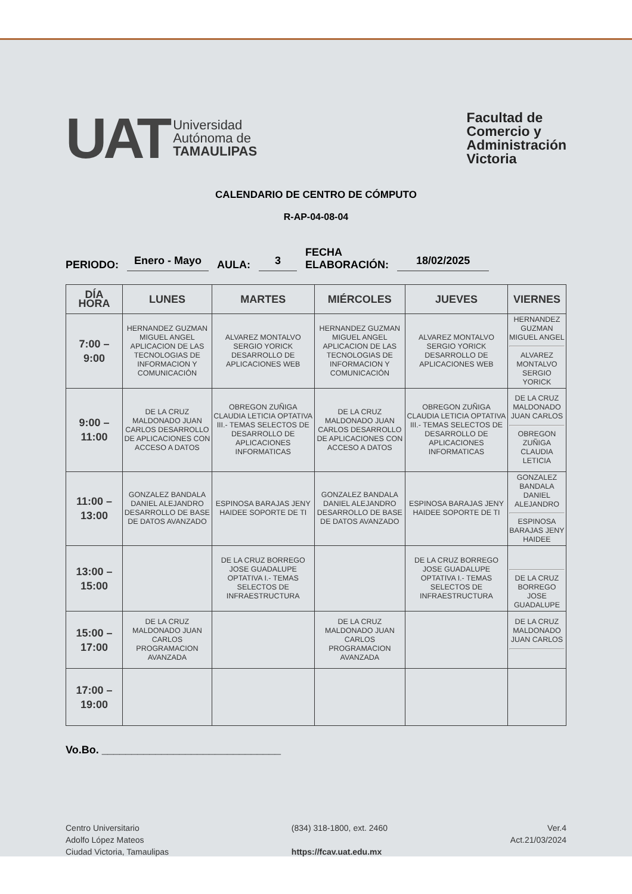UAT
Universidad
Autónoma de
TAMAULIPAS
Facultad de
Comercio y
Administración
Victoria
CALENDARIO DE CENTRO DE CÓMPUTO
R-AP-04-08-04
PERIODO: Enero - Mayo AULA: 3 FECHA
ELABORACIÓN: 18/02/2025
| DÍA HORA | LUNES | MARTES | MIÉRCOLES | JUEVES | VIERNES |
| --- | --- | --- | --- | --- | --- |
| 7:00 – 9:00 | HERNANDEZ GUZMAN MIGUEL ANGEL APLICACION DE LAS TECNOLOGIAS DE INFORMACION Y COMUNICACIÓN | ALVAREZ MONTALVO SERGIO YORICK DESARROLLO DE APLICACIONES WEB | HERNANDEZ GUZMAN MIGUEL ANGEL APLICACION DE LAS TECNOLOGIAS DE INFORMACION Y COMUNICACIÓN | ALVAREZ MONTALVO SERGIO YORICK DESARROLLO DE APLICACIONES WEB | HERNANDEZ GUZMAN MIGUEL ANGEL ALVAREZ MONTALVO SERGIO YORICK |
| 9:00 – 11:00 | DE LA CRUZ MALDONADO JUAN CARLOS DESARROLLO DE APLICACIONES CON ACCESO A DATOS | OBREGON ZUÑIGA CLAUDIA LETICIA OPTATIVA III.- TEMAS SELECTOS DE DESARROLLO DE APLICACIONES INFORMATICAS | DE LA CRUZ MALDONADO JUAN CARLOS DESARROLLO DE APLICACIONES CON ACCESO A DATOS | OBREGON ZUÑIGA CLAUDIA LETICIA OPTATIVA III.- TEMAS SELECTOS DE DESARROLLO DE APLICACIONES INFORMATICAS | DE LA CRUZ MALDONADO JUAN CARLOS OBREGON ZUÑIGA CLAUDIA LETICIA |
| 11:00 – 13:00 | GONZALEZ BANDALA DANIEL ALEJANDRO DESARROLLO DE BASE DE DATOS AVANZADO | ESPINOSA BARAJAS JENY HAIDEE SOPORTE DE TI | GONZALEZ BANDALA DANIEL ALEJANDRO DESARROLLO DE BASE DE DATOS AVANZADO | ESPINOSA BARAJAS JENY HAIDEE SOPORTE DE TI | GONZALEZ BANDALA DANIEL ALEJANDRO ESPINOSA BARAJAS JENY HAIDEE |
| 13:00 – 15:00 | | DE LA CRUZ BORREGO JOSE GUADALUPE OPTATIVA I.- TEMAS SELECTOS DE INFRAESTRUCTURA | | DE LA CRUZ BORREGO JOSE GUADALUPE OPTATIVA I.- TEMAS SELECTOS DE INFRAESTRUCTURA | DE LA CRUZ BORREGO JOSE GUADALUPE |
| 15:00 – 17:00 | DE LA CRUZ MALDONADO JUAN CARLOS PROGRAMACION AVANZADA | | DE LA CRUZ MALDONADO JUAN CARLOS PROGRAMACION AVANZADA | | DE LA CRUZ MALDONADO JUAN CARLOS |
| 17:00 – 19:00 | | | | | |
Vo.Bo. ______________________________
Centro Universitario
Adolfo López Mateos
Ciudad Victoria, Tamaulipas
(834) 318-1800, ext. 2460
https://fcav.uat.edu.mx
Ver.4
Act.21/03/2024